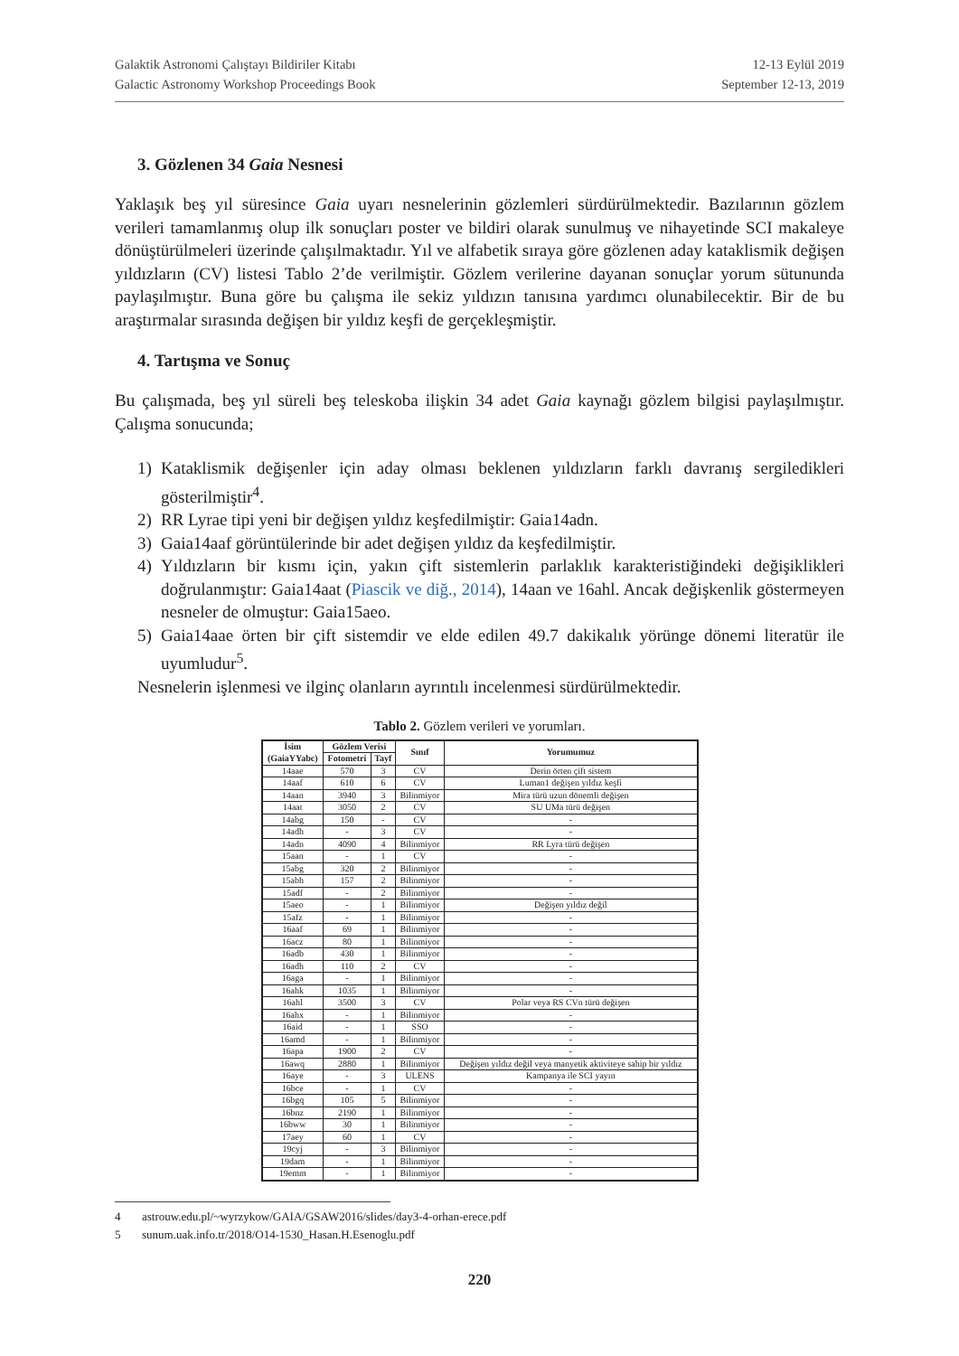Galaktik Astronomi Çalıştayı Bildiriler Kitabı
Galactic Astronomy Workshop Proceedings Book
12-13 Eylül 2019
September 12-13, 2019
3. Gözlenen 34 Gaia Nesnesi
Yaklaşık beş yıl süresince Gaia uyarı nesnelerinin gözlemleri sürdürülmektedir. Bazılarının gözlem verileri tamamlanmış olup ilk sonuçları poster ve bildiri olarak sunulmuş ve nihayetinde SCI makaleye dönüştürülmeleri üzerinde çalışılmaktadır. Yıl ve alfabetik sıraya göre gözlenen aday kataklismik değişen yıldızların (CV) listesi Tablo 2’de verilmiştir. Gözlem verilerine dayanan sonuçlar yorum sütununda paylaşılmıştır. Buna göre bu çalışma ile sekiz yıldızın tanısına yardımcı olunabilecektir. Bir de bu araştırmalar sırasında değişen bir yıldız keşfi de gerçekleşmiştir.
4. Tartışma ve Sonuç
Bu çalışmada, beş yıl süreli beş teleskoba ilişkin 34 adet Gaia kaynağı gözlem bilgisi paylaşılmıştır. Çalışma sonucunda;
1) Kataklismik değişenler için aday olması beklenen yıldızların farklı davranış sergiledikleri gösterilmiştir<sup>4</sup>.
2) RR Lyrae tipi yeni bir değişen yıldız keşfedilmiştir: Gaia14adn.
3) Gaia14aaf görüntülerinde bir adet değişen yıldız da keşfedilmiştir.
4) Yıldızların bir kısmı için, yakın çift sistemlerin parlaklık karakteristiğindeki değişiklikleri doğrulanmıştır: Gaia14aat (Piascik ve diğ., 2014), 14aan ve 16ahl. Ancak değişkenlik göstermeyen nesneler de olmuştur: Gaia15aeo.
5) Gaia14aae örten bir çift sistemdir ve elde edilen 49.7 dakikalık yörünge dönemi literatür ile uyumludur<sup>5</sup>.
Nesnelerin işlenmesi ve ilginç olanların ayrıntılı incelenmesi sürdürülmektedir.
Tablo 2. Gözlem verileri ve yorumları.
| İsim (GaiaYYabc) | Gözlem Verisi | | Sınıf | Yorumumuz |
| --- | --- | --- | --- | --- |
| | Fotometri | Tayf | | |
| 14aae | 570 | 3 | CV | Derin örten çift sistem |
| 14aaf | 610 | 6 | CV | Luman1 değişen yıldız keşfi |
| 14aan | 3940 | 3 | Bilinmiyor | Mira türü uzun dönemli değişen |
| 14aat | 3050 | 2 | CV | SU UMa türü değişen |
| 14abg | 150 | - | CV | - |
| 14adh | - | 3 | CV | - |
| 14adn | 4090 | 4 | Bilinmiyor | RR Lyra türü değişen |
| 15aan | - | 1 | CV | - |
| 15abg | 320 | 2 | Bilinmiyor | - |
| 15abh | 157 | 2 | Bilinmiyor | - |
| 15adf | - | 2 | Bilinmiyor | - |
| 15aeo | - | 1 | Bilinmiyor | Değişen yıldız değil |
| 15afz | - | 1 | Bilinmiyor | - |
| 16aaf | 69 | 1 | Bilinmiyor | - |
| 16acz | 80 | 1 | Bilinmiyor | - |
| 16adb | 430 | 1 | Bilinmiyor | - |
| 16adh | 110 | 2 | CV | - |
| 16aga | - | 1 | Bilinmiyor | - |
| 16ahk | 1035 | 1 | Bilinmiyor | - |
| 16ahl | 3500 | 3 | CV | Polar veya RS CVn türü değişen |
| 16ahx | - | 1 | Bilinmiyor | - |
| 16aid | - | 1 | SSO | - |
| 16amd | - | 1 | Bilinmiyor | - |
| 16apa | 1900 | 2 | CV | - |
| 16awq | 2880 | 1 | Bilinmiyor | Değişen yıldız değil veya manyetik aktiviteye sahip bir yıldız |
| 16aye | - | 3 | ULENS | Kampanya ile SCI yayın |
| 16bce | - | 1 | CV | - |
| 16bgq | 105 | 5 | Bilinmiyor | - |
| 16bnz | 2190 | 1 | Bilinmiyor | - |
| 16bww | 30 | 1 | Bilinmiyor | - |
| 17aey | 60 | 1 | CV | - |
| 19cyj | - | 3 | Bilinmiyor | - |
| 19dam | - | 1 | Bilinmiyor | - |
| 19emm | - | 1 | Bilinmiyor | - |
4 astrouw.edu.pl/~wyrzykow/GAIA/GSAW2016/slides/day3-4-orhan-erece.pdf
5 sunum.uak.info.tr/2018/O14-1530_Hasan.H.Esenoglu.pdf
220